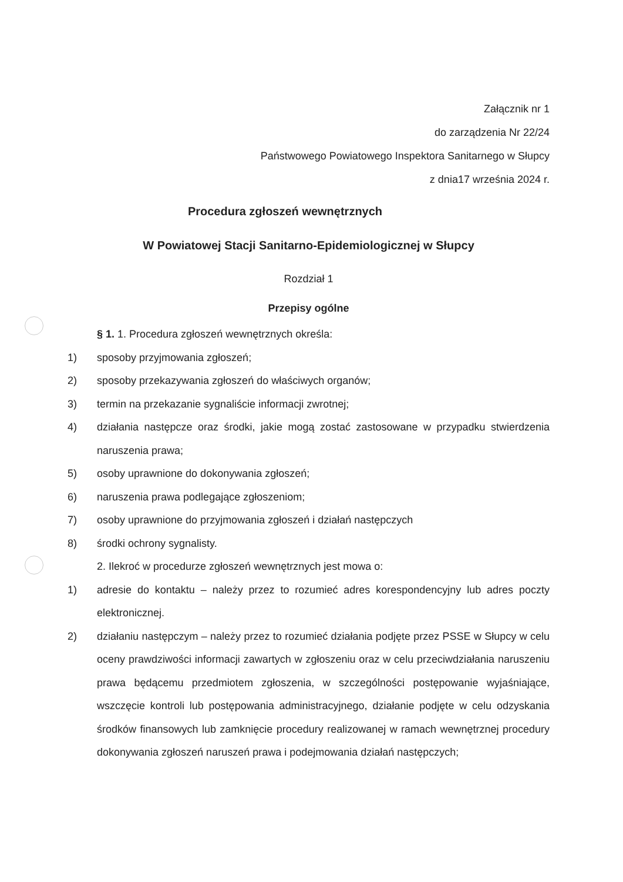Załącznik nr 1
do zarządzenia Nr 22/24
Państwowego Powiatowego Inspektora Sanitarnego w Słupcy
z dnia17 września 2024 r.
Procedura zgłoszeń wewnętrznych
W Powiatowej Stacji Sanitarno-Epidemiologicznej w Słupcy
Rozdział 1
Przepisy ogólne
§ 1. 1. Procedura zgłoszeń wewnętrznych określa:
1) sposoby przyjmowania zgłoszeń;
2) sposoby przekazywania zgłoszeń do właściwych organów;
3) termin na przekazanie sygnaliście informacji zwrotnej;
4) działania następcze oraz środki, jakie mogą zostać zastosowane w przypadku stwierdzenia naruszenia prawa;
5) osoby uprawnione do dokonywania zgłoszeń;
6) naruszenia prawa podlegające zgłoszeniom;
7) osoby uprawnione do przyjmowania zgłoszeń i działań następczych
8) środki ochrony sygnalisty.
2. Ilekroć w procedurze zgłoszeń wewnętrznych jest mowa o:
1) adresie do kontaktu – należy przez to rozumieć adres korespondencyjny lub adres poczty elektronicznej.
2) działaniu następczym – należy przez to rozumieć działania podjęte przez PSSE w Słupcy w celu oceny prawdziwości informacji zawartych w zgłoszeniu oraz w celu przeciwdziałania naruszeniu prawa będącemu przedmiotem zgłoszenia, w szczególności postępowanie wyjaśniające, wszczęcie kontroli lub postępowania administracyjnego, działanie podjęte w celu odzyskania środków finansowych lub zamknięcie procedury realizowanej w ramach wewnętrznej procedury dokonywania zgłoszeń naruszeń prawa i podejmowania działań następczych;